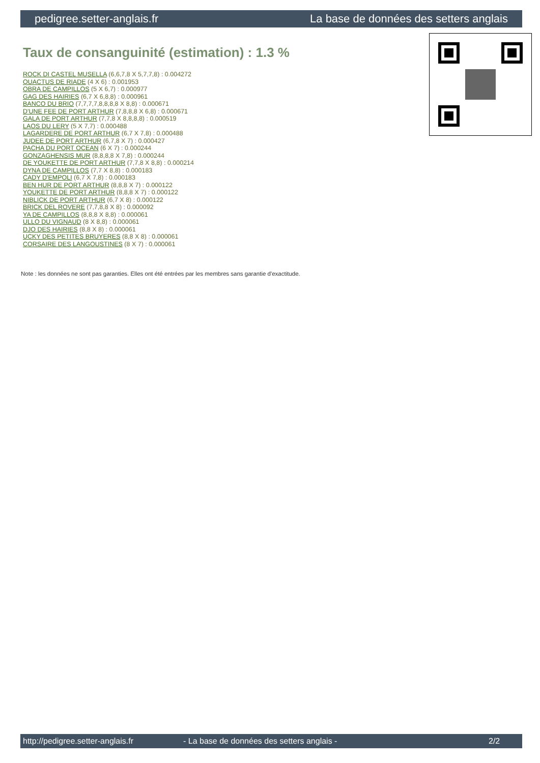pedigree.setter-anglais.fr La base de données des setters anglais
Taux de consanguinité (estimation) : 1.3 %
ROCK DI CASTEL MUSELLA (6,6,7,8 X 5,7,7,8) : 0.004272
QUACTUS DE RIADE (4 X 6) : 0.001953
OBRA DE CAMPILLOS (5 X 6,7) : 0.000977
GAG DES HAIRIES (6,7 X 6,8,8) : 0.000961
BANCO DU BRIO (7,7,7,7,8,8,8,8 X 8,8) : 0.000671
D'UNE FEE DE PORT ARTHUR (7,8,8,8 X 6,8) : 0.000671
GALA DE PORT ARTHUR (7,7,8 X 8,8,8,8) : 0.000519
LAOS DU LERY (5 X 7,7) : 0.000488
LAGARDERE DE PORT ARTHUR (6,7 X 7,8) : 0.000488
JUDEE DE PORT ARTHUR (6,7,8 X 7) : 0.000427
PACHA DU PORT OCEAN (6 X 7) : 0.000244
GONZAGHENSIS MUR (8,8,8,8 X 7,8) : 0.000244
DE YOUKETTE DE PORT ARTHUR (7,7,8 X 8,8) : 0.000214
DYNA DE CAMPILLOS (7,7 X 8,8) : 0.000183
CADY D'EMPOLI (6,7 X 7,8) : 0.000183
BEN HUR DE PORT ARTHUR (8,8,8 X 7) : 0.000122
YOUKETTE DE PORT ARTHUR (8,8,8 X 7) : 0.000122
NIBLICK DE PORT ARTHUR (6,7 X 8) : 0.000122
BRICK DEL ROVERE (7,7,8,8 X 8) : 0.000092
YA DE CAMPILLOS (8,8,8 X 8,8) : 0.000061
ULLO DU VIGNAUD (8 X 8,8) : 0.000061
DJO DES HAIRIES (8,8 X 8) : 0.000061
UCKY DES PETITES BRUYERES (8,8 X 8) : 0.000061
CORSAIRE DES LANGOUSTINES (8 X 7) : 0.000061
Note : les données ne sont pas garanties. Elles ont été entrées par les membres sans garantie d'exactitude.
http://pedigree.setter-anglais.fr - La base de données des setters anglais - 2/2